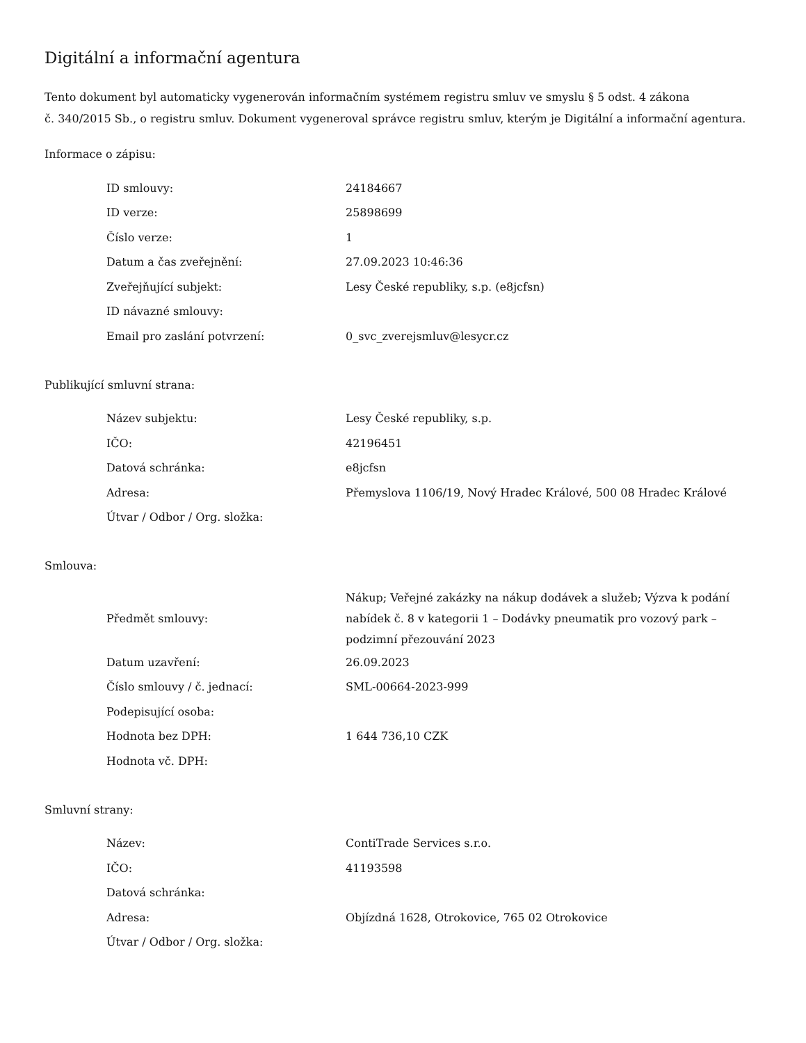Digitální a informační agentura
Tento dokument byl automaticky vygenerován informačním systémem registru smluv ve smyslu § 5 odst. 4 zákona
č. 340/2015 Sb., o registru smluv. Dokument vygeneroval správce registru smluv, kterým je Digitální a informační agentura.
Informace o zápisu:
| ID smlouvy: | 24184667 |
| ID verze: | 25898699 |
| Číslo verze: | 1 |
| Datum a čas zveřejnění: | 27.09.2023 10:46:36 |
| Zveřejňující subjekt: | Lesy České republiky, s.p. (e8jcfsn) |
| ID návazné smlouvy: | |
| Email pro zaslání potvrzení: | 0_svc_zverejsmluv@lesycr.cz |
Publikující smluvní strana:
| Název subjektu: | Lesy České republiky, s.p. |
| IČO: | 42196451 |
| Datová schránka: | e8jcfsn |
| Adresa: | Přemyslova 1106/19, Nový Hradec Králové, 500 08 Hradec Králové |
| Útvar / Odbor / Org. složka: | |
Smlouva:
| Předmět smlouvy: | Nákup; Veřejné zakázky na nákup dodávek a služeb; Výzva k podání nabídek č. 8 v kategorii 1 – Dodávky pneumatik pro vozový park – podzimní přezouvání 2023 |
| Datum uzavření: | 26.09.2023 |
| Číslo smlouvy / č. jednací: | SML-00664-2023-999 |
| Podepisující osoba: | |
| Hodnota bez DPH: | 1 644 736,10 CZK |
| Hodnota vč. DPH: | |
Smluvní strany:
| Název: | ContiTrade Services s.r.o. |
| IČO: | 41193598 |
| Datová schránka: | |
| Adresa: | Objízdná 1628, Otrokovice, 765 02 Otrokovice |
| Útvar / Odbor / Org. složka: | |